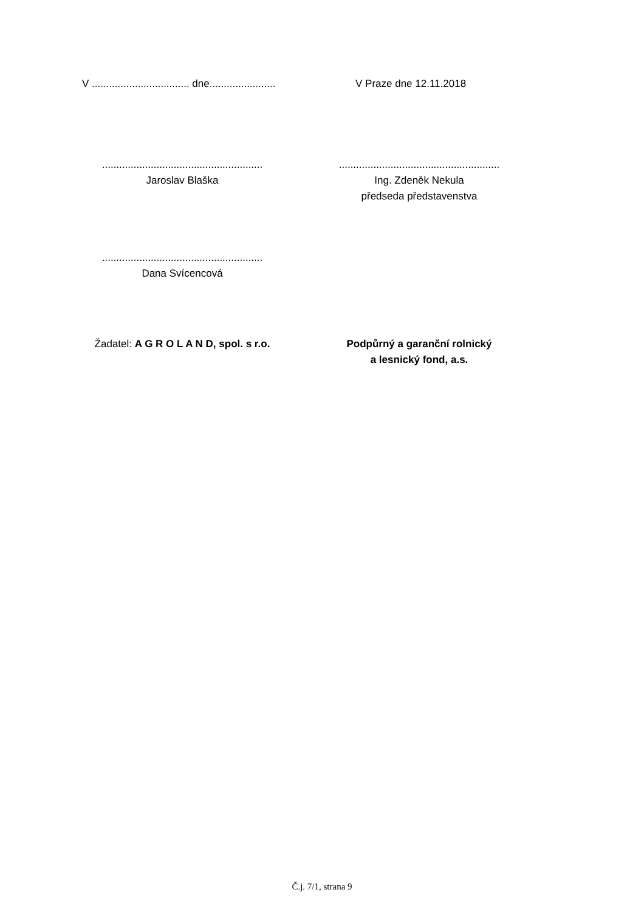V .................................. dne.......................
V Praze dne 12.11.2018
........................................................
Jaroslav Blaška
........................................................
Ing. Zdeněk Nekula
předseda představenstva
........................................................
Dana Svícencová
Žadatel: A G R O L A N D, spol. s r.o.
Podpůrný a garanční rolnický
a lesnický fond, a.s.
Č.j. 7/1, strana 9